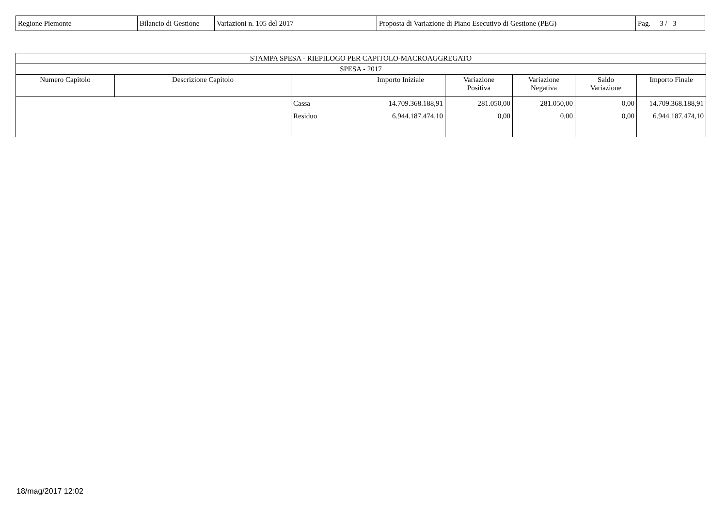| Regione Piemonte | Bilancio di Gestione | Variazioni n. 105 del 2017 | Proposta di Variazione di Piano Esecutivo di Gestione (PEG) | Pag. 3 / 3 |
| STAMPA SPESA - RIEPILOGO PER CAPITOLO-MACROAGGREGATO | | | | | | | |
| --- | --- | --- | --- | --- | --- | --- | --- |
| SPESA - 2017 | | | | | | | |
| Numero Capitolo | Descrizione Capitolo | | Importo Iniziale | Variazione Positiva | Variazione Negativa | Saldo Variazione | Importo Finale |
| | | Cassa | 14.709.368.188,91 | 281.050,00 | 281.050,00 | 0,00 | 14.709.368.188,91 |
| | | Residuo | 6.944.187.474,10 | 0,00 | 0,00 | 0,00 | 6.944.187.474,10 |
18/mag/2017 12:02